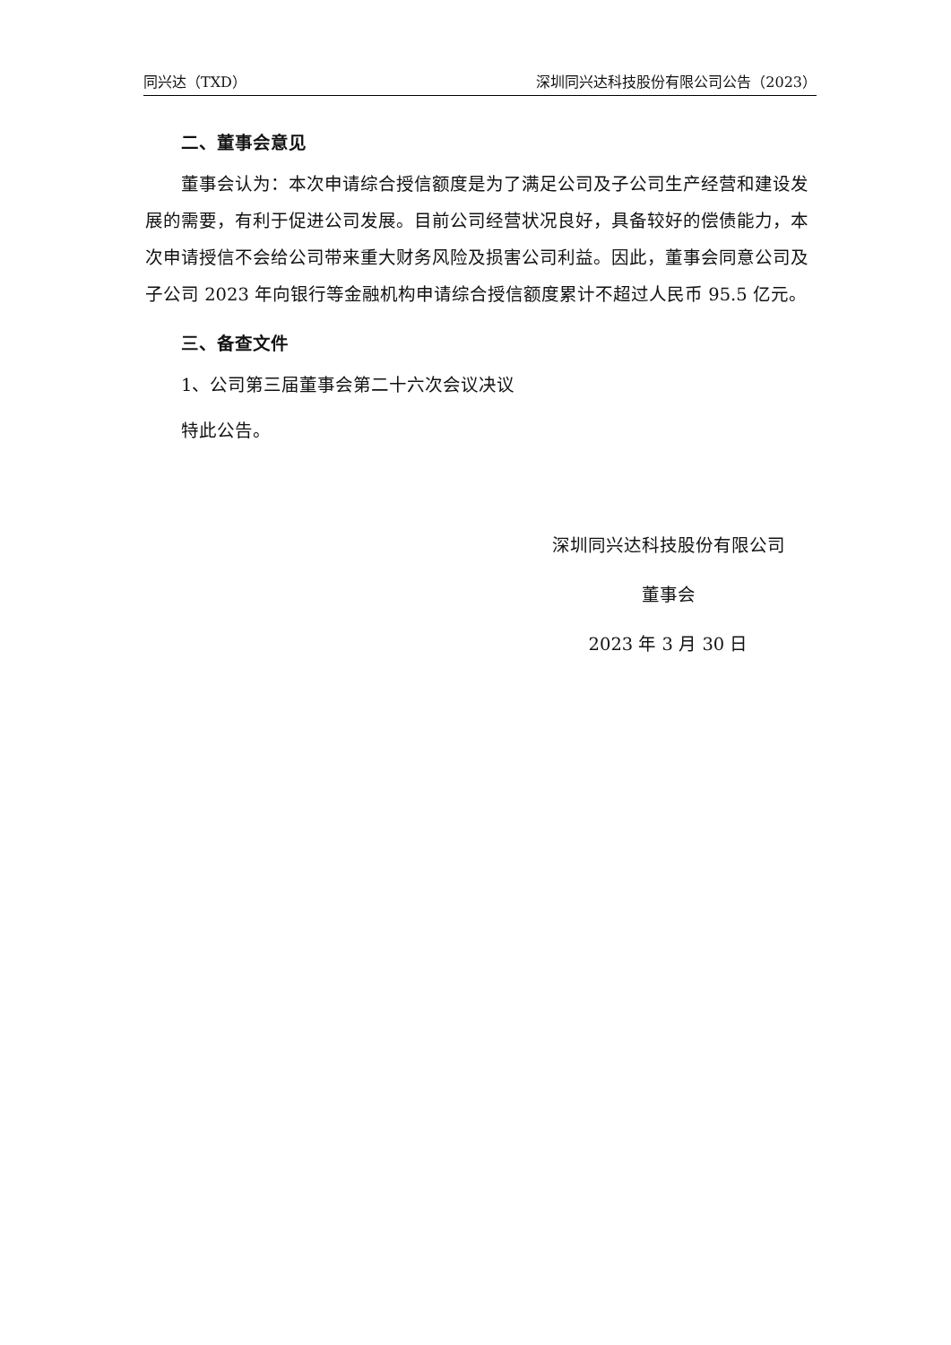同兴达（TXD） 深圳同兴达科技股份有限公司公告（2023）
二、董事会意见
董事会认为：本次申请综合授信额度是为了满足公司及子公司生产经营和建设发展的需要，有利于促进公司发展。目前公司经营状况良好，具备较好的偿债能力，本次申请授信不会给公司带来重大财务风险及损害公司利益。因此，董事会同意公司及子公司 2023 年向银行等金融机构申请综合授信额度累计不超过人民币 95.5 亿元。
三、备查文件
1、公司第三届董事会第二十六次会议决议
特此公告。
深圳同兴达科技股份有限公司
董事会
2023 年 3 月 30 日